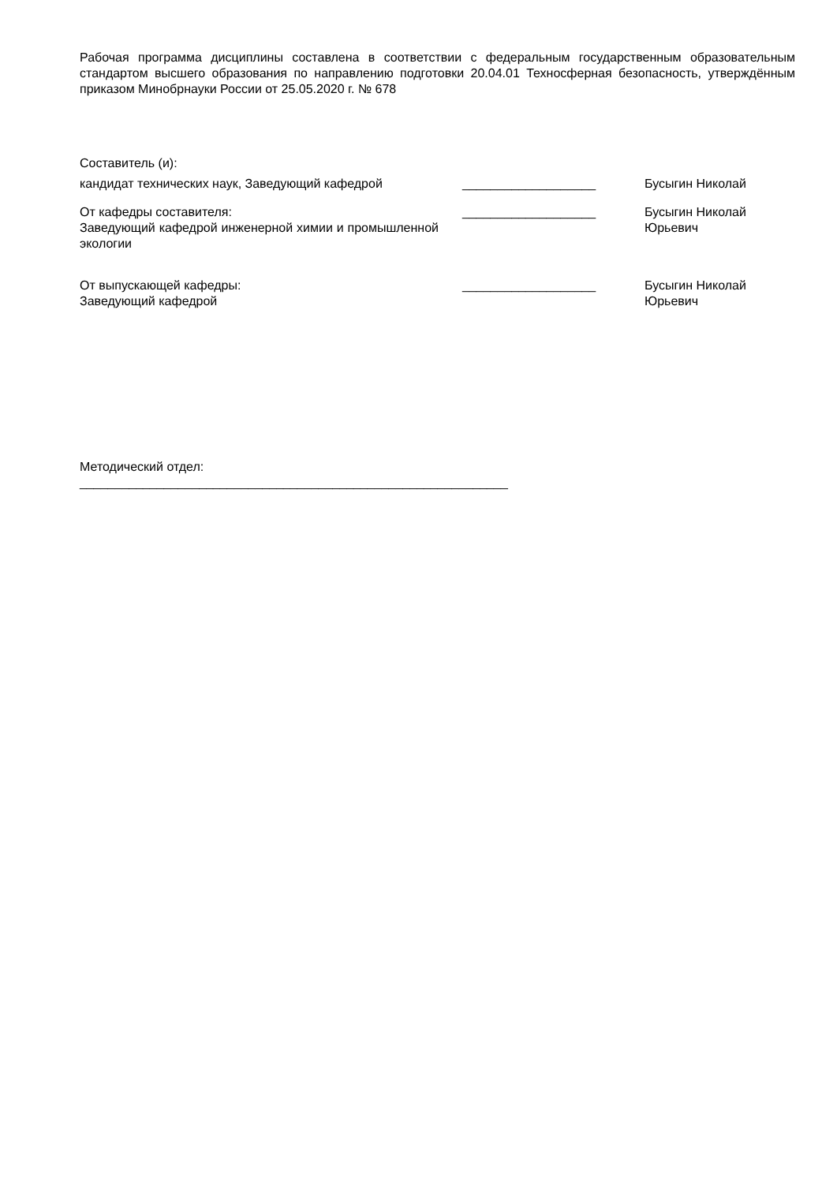Рабочая программа дисциплины составлена в соответствии с федеральным государственным образовательным стандартом высшего образования по направлению подготовки 20.04.01 Техносферная безопасность, утверждённым приказом Минобрнауки России от 25.05.2020 г. № 678
Составитель (и):
кандидат технических наук, Заведующий кафедрой ___________________
Бусыгин Николай
От кафедры составителя:
Заведующий кафедрой инженерной химии и промышленной экологии
___________________ Бусыгин Николай Юрьевич
От выпускающей кафедры:
Заведующий кафедрой
___________________ Бусыгин Николай Юрьевич
Методический отдел:
_____________________________________________________________